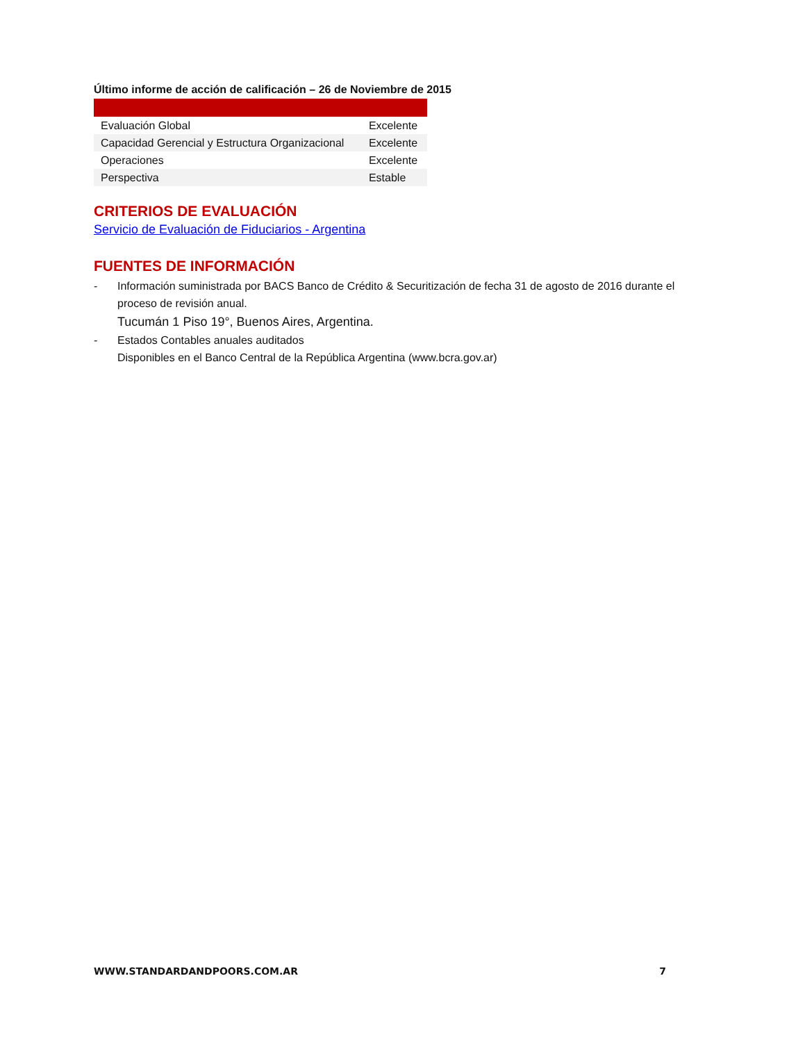Último informe de acción de calificación – 26 de Noviembre de 2015
| Evaluación Global | Excelente |
| Capacidad Gerencial y Estructura Organizacional | Excelente |
| Operaciones | Excelente |
| Perspectiva | Estable |
CRITERIOS DE EVALUACIÓN
Servicio de Evaluación de Fiduciarios - Argentina
FUENTES DE INFORMACIÓN
- Información suministrada por BACS Banco de Crédito & Securitización de fecha 31 de agosto de 2016 durante el proceso de revisión anual.
Tucumán 1 Piso 19°, Buenos Aires, Argentina.
- Estados Contables anuales auditados
Disponibles en el Banco Central de la República Argentina (www.bcra.gov.ar)
WWW.STANDARDANDPOORS.COM.AR 7